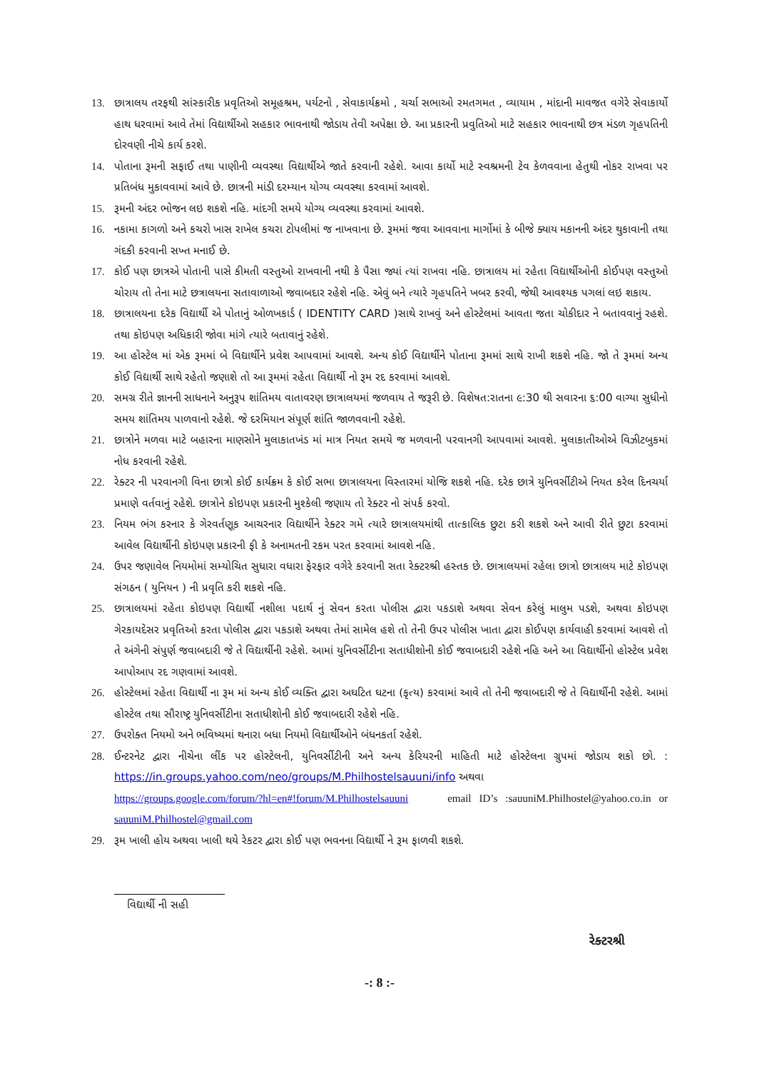13. છાત્રાલય તરફથી સાંસ્કારીક પ્રવૃતિઓ સમૂહશ્રમ, પર્યટનો , સેવાકાર્યક્રમો , ચર્ચા સભાઓ રમતગમત , વ્યાયામ , માંદાની માવજત વગેરે સેવાકાર્યો હાથ ધરવામાં આવે તેમાં વિદ્યાર્થીઓ સહકાર ભાવનાથી જોડાય તેવી અપેક્ષા છે. આ પ્રકારની પ્રવુતિઓ માટે સહકાર ભાવનાથી છત્ર મંડળ ગૃહપતિની દોરવણી નીચે કાર્ય કરશે.
14. પોતાના રૂમની સફાઈ તથા પાણીની વ્યવસ્થા વિદ્યાર્થીએ જાતે કરવાની રહેશે. આવા કાર્યો માટે સ્વશ્રમની ટેવ કેળવવાના હેતુથી નોકર રાખવા પર પ્રતિબંધ મુકાવવામાં આવે છે. છાત્રની માંડી દરમ્યાન યોગ્ય વ્યવસ્થા કરવામાં આવશે.
15. રૂમની અંદર ભોજન લઇ શકશે નહિ. માંદગી સમયે યોગ્ય વ્યવસ્થા કરવામાં આવશે.
16. નકામા કાગળો અને કચરો ખાસ રાખેલ કચરા ટોપલીમાં જ નાખવાના છે. રૂમમાં જવા આવવાના માર્ગોમાં કે બીજે ક્યાય મકાનની અંદર થુકાવાની તથા ગંદકી કરવાની સખ્ત મનાઈ છે.
17. કોઈ પણ છાત્રએ પોતાની પાસે કીમતી વસ્તુઓ રાખવાની નથી કે પૈસા જ્યાં ત્યાં રાખવા નહિ. છાત્રાલય માં રહેતા વિદ્યાર્થીઓની કોઈપણ વસ્તુઓ ચોરાય તો તેના માટે છત્રાલયના સતાવાળાઓ જવાબદાર રહેશે નહિ. એવું બને ત્યારે ગૃહપતિને ખબર કરવી, જેથી આવશ્યક પગલાં લઇ શકાય.
18. છાત્રાલયના દરેક વિદ્યાર્થી એ પોતાનું ઓળખકાર્ડ ( IDENTITY CARD )સાથે રાખવું અને હોસ્ટેલમાં આવતા જતા ચોકીદાર ને બતાવવાનું રહશે. તથા કોઇપણ અધિકારી જોવા માંગે ત્યારે બતાવાનું રહેશે.
19. આ હોસ્ટેલ માં એક રૂમમાં બે વિદ્યાર્થીને પ્રવેશ આપવામાં આવશે. અન્ય કોઈ વિદ્યાર્થીને પોતાના રૂમમાં સાથે રાખી શકશે નહિ. જો તે રૂમમાં અન્ય કોઈ વિદ્યાર્થી સાથે રહેતો જણાશે તો આ રૂમમાં રહેતા વિદ્યાર્થી નો રૂમ રદ કરવામાં આવશે.
20. સમગ્ર રીતે જ્ઞાનની સાધનાને અનુરૂપ શાંતિમય વાતાવરણ છાત્રાલયમાં જળવાય તે જરૂરી છે. વિશેષત:રાતના ૯:30 થી સવારના ૬:00 વાગ્યા સુધીનો સમય શાંતિમય પાળવાનો રહેશે. જે દરમિયાન સંપૂર્ણ શાંતિ જાળવવાની રહેશે.
21. છાત્રોને મળવા માટે બહારના માણસોને મુલાકાતખંડ માં માત્ર નિયત સમયે જ મળવાની પરવાનગી આપવામાં આવશે. મુલાકાતીઓએ વિઝીટબુકમાં નોધ કરવાની રહેશે.
22. રેક્ટર ની પરવાનગી વિના છાત્રો કોઈ કાર્યક્રમ કે કોઈ સભા છાત્રાલયના વિસ્તારમાં યોજિ શકશે નહિ. દરેક છાત્રે યુનિવર્સીટીએ નિયત કરેલ દિનચર્યા પ્રમાણે વર્તવાનું રહેશે. છાત્રોને કોઇપણ પ્રકારની મુશ્કેલી જણાય તો રેક્ટર નો સંપર્ક કરવો.
23. નિયમ ભંગ કરનાર કે ગેરવર્તણૂક આચરનાર વિદ્યાર્થીને રેક્ટર ગમે ત્યારે છાત્રાલયમાંથી તાત્કાલિક છુટા કરી શકશે અને આવી રીતે છુટા કરવામાં આવેલ વિદ્યાર્થીની કોઇપણ પ્રકારની ફી કે અનામતની રકમ પરત કરવામાં આવશે નહિ.
24. ઉપર જણાવેલ નિયમોમાં સમ્યોચિત સુધારા વધારા ફેરફાર વગેરે કરવાની સતા રેક્ટરશ્રી હસ્તક છે. છાત્રાલયમાં રહેલા છાત્રો છાત્રાલય માટે કોઇપણ સંગઠન ( યુનિયન ) ની પ્રવૃતિ કરી શકશે નહિ.
25. છાત્રાલયમાં રહેતા કોઇપણ વિદ્યાર્થી નશીલા પદાર્થ નું સેવન કરતા પોલીસ દ્વારા પકડાશે અથવા સેવન કરેલું માલુમ પડશે, અથવા કોઇપણ ગેરકાયદેસર પ્રવૃતિઓ કરતા પોલીસ દ્વારા પકડાશે અથવા તેમાં સામેલ હશે તો તેની ઉપર પોલીસ ખાતા દ્વારા કોઈપણ કાર્યવાહી કરવામાં આવશે તો તે અંગેની સંપુર્ણ જવાબદારી જે તે વિદ્યાર્થીની રહેશે. આમાં યુનિવર્સીટીના સતાધીશોની કોઈ જવાબદારી રહેશે નહિ અને આ વિદ્યાર્થીનો હોસ્ટેલ પ્રવેશ આપોઆપ રદ ગણવામાં આવશે.
26. હોસ્ટેલમાં રહેતા વિદ્યાર્થી ના રૂમ માં અન્ય કોઈ વ્યક્તિ દ્વારા અઘટિત ઘટના (કૃત્ય) કરવામાં આવે તો તેની જવાબદારી જે તે વિદ્યાર્થીની રહેશે. આમાં હોસ્ટેલ તથા સૌરાષ્ટ્ર યુનિવર્સીટીના સતાધીશોની કોઈ જવાબદારી રહેશે નહિ.
27. ઉપરોક્ત નિયમો અને ભવિષ્યમાં થનારા બધા નિયમો વિદ્યાર્થીઓને બંધનકર્તા રહેશે.
28. ઈન્ટરનેટ દ્વારા નીચેના લીંક પર હોસ્ટેલની, યુનિવર્સીટીની અને અન્ય કેરિયરની માહિતી માટે હોસ્ટેલના ગ્રુપમાં જોડાય શકો છો. : https://in.groups.yahoo.com/neo/groups/M.Philhostelsauuni/info અથવા
https://groups.google.com/forum/?hl=en#!forum/M.Philhostelsauuni email ID’s :sauuniM.Philhostel@yahoo.co.in or sauuniM.Philhostel@gmail.com
29. રૂમ ખાલી હોય અથવા ખાલી થયે રેકટર દ્વારા કોઈ પણ ભવનના વિદ્યાર્થી ને રૂમ ફાળવી શકશે.
વિદ્યાર્થી ની સહી
રેક્ટરશ્રી
-: 8 :-